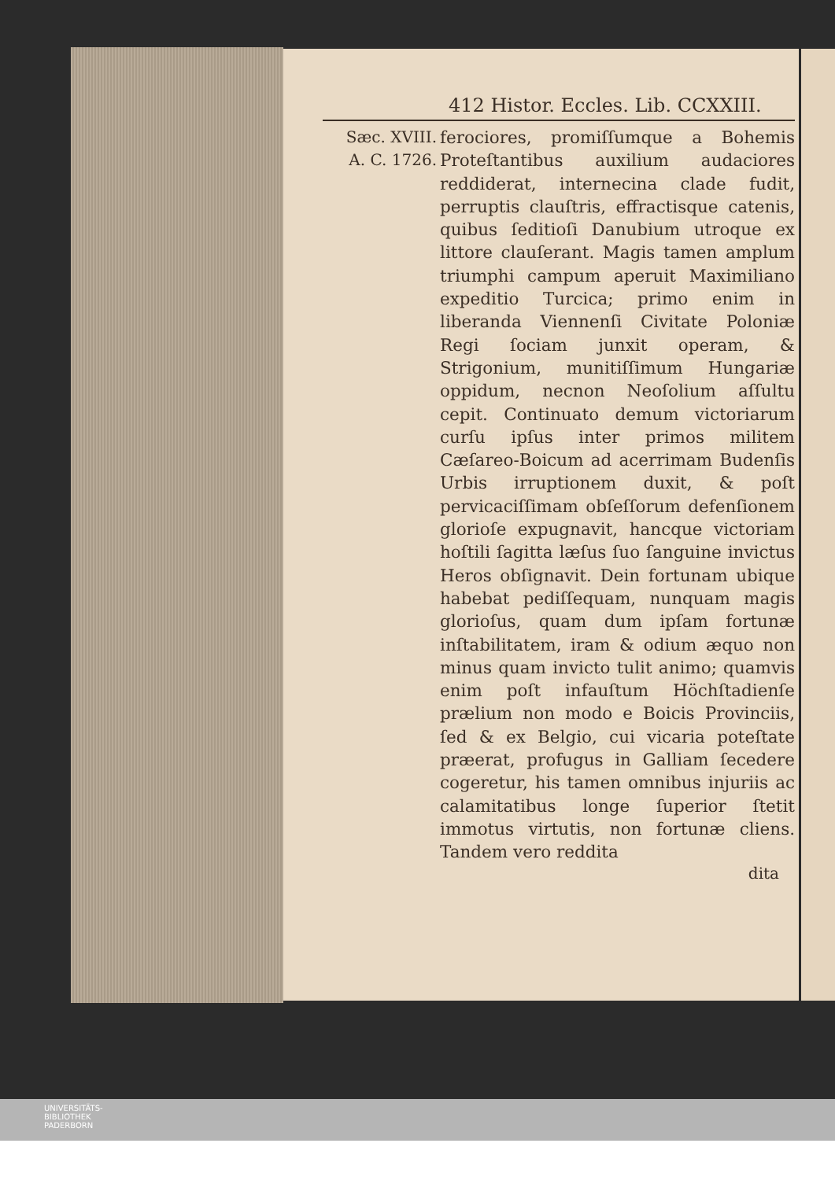412 Histor. Eccles. Lib. CCXXIII.
Sæc. XVIII.
A. C. 1726.
ferociores, promiſſumque a Bohemis Proteſtantibus auxilium audaciores reddiderat, internecina clade fudit, perruptis clauſtris, effractisque catenis, quibus ſeditioſi Danubium utroque ex littore clauſerant. Magis tamen amplum triumphi campum aperuit Maximiliano expeditio Turcica; primo enim in liberanda Viennenſi Civitate Poloniæ Regi ſociam junxit operam, & Strigonium, munitiſſimum Hungariæ oppidum, necnon Neoſolium aſſultu cepit. Continuato demum victoriarum curſu ipſus inter primos militem Cæſareo-Boicum ad acerrimam Budenſis Urbis irruptionem duxit, & poſt pervicaciſſimam obſeſſorum defenſionem glorioſe expugnavit, hancque victoriam hoſtili ſagitta læſus ſuo ſanguine invictus Heros obſignavit. Dein fortunam ubique habebat pediſſequam, nunquam magis glorioſus, quam dum ipſam fortunæ inſtabilitatem, iram & odium æquo non minus quam invicto tulit animo; quamvis enim poſt infauſtum Höchſtadienſe prælium non modo e Boicis Provinciis, ſed & ex Belgio, cui vicaria poteſtate præerat, profugus in Galliam ſecedere cogeretur, his tamen omnibus injuriis ac calamitatibus longe ſuperior ſtetit immotus virtutis, non fortunæ cliens. Tandem vero reddita
dita
UNIVERSITÄTS-
BIBLIOTHEK
PADERBORN